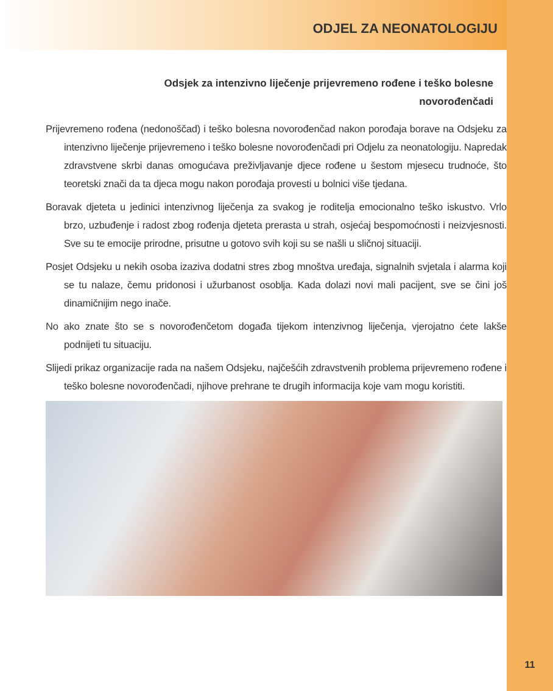ODJEL ZA NEONATOLOGIJU
Odsjek za intenzivno liječenje prijevremeno rođene i teško bolesne novorođenčadi
Prijevremeno rođena (nedonoščad) i teško bolesna novorođenčad nakon porođaja borave na Odsjeku za intenzivno liječenje prijevremeno i teško bolesne novorođenčadi pri Odjelu za neonatologiju. Napredak zdravstvene skrbi danas omogućava preživljavanje djece rođene u šestom mjesecu trudnoće, što teoretski znači da ta djeca mogu nakon porođaja provesti u bolnici više tjedana.
Boravak djeteta u jedinici intenzivnog liječenja za svakog je roditelja emocionalno teško iskustvo. Vrlo brzo, uzbuđenje i radost zbog rođenja djeteta prerasta u strah, osjećaj bespomoćnosti i neizvjesnosti. Sve su te emocije prirodne, prisutne u gotovo svih koji su se našli u sličnoj situaciji.
Posjet Odsjeku u nekih osoba izaziva dodatni stres zbog mnoštva uređaja, signalnih svjetala i alarma koji se tu nalaze, čemu pridonosi i užurbanost osoblja. Kada dolazi novi mali pacijent, sve se čini još dinamičnijim nego inače.
No ako znate što se s novorođenčetom događa tijekom intenzivnog liječenja, vjerojatno ćete lakše podnijeti tu situaciju.
Slijedi prikaz organizacije rada na našem Odsjeku, najčešćih zdravstvenih problema prijevremeno rođene i teško bolesne novorođenčadi, njihove prehrane te drugih informacija koje vam mogu koristiti.
11